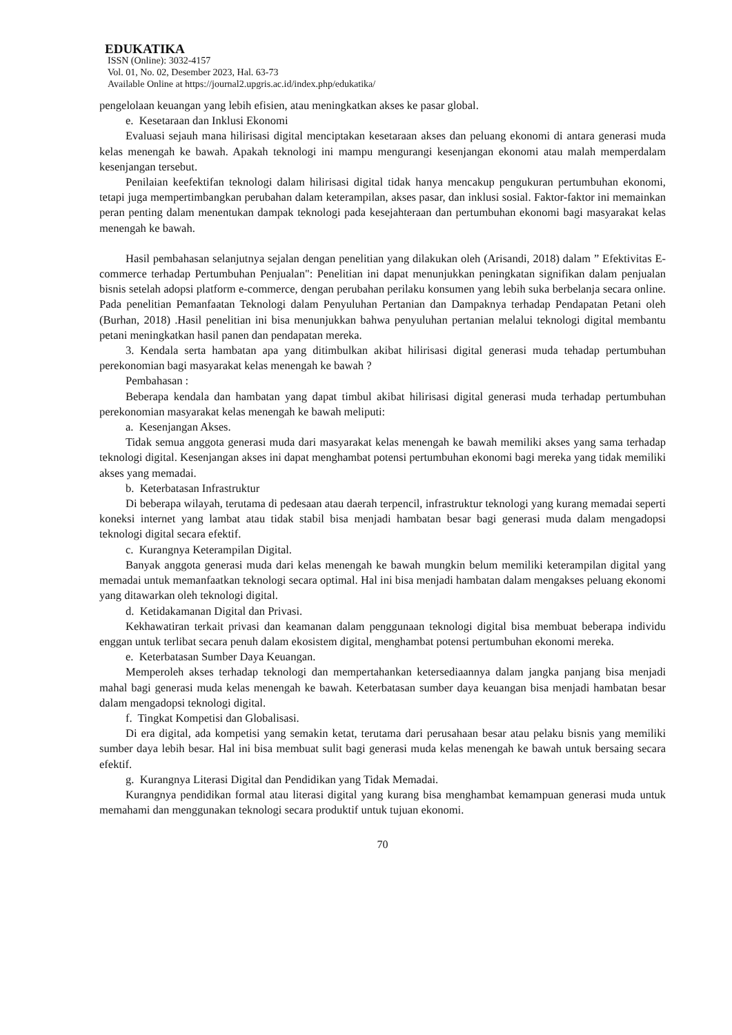EDUKATIKA
ISSN (Online): 3032-4157
Vol. 01, No. 02, Desember 2023, Hal. 63-73
Available Online at https://journal2.upgris.ac.id/index.php/edukatika/
pengelolaan keuangan yang lebih efisien, atau meningkatkan akses ke pasar global.
e. Kesetaraan dan Inklusi Ekonomi
Evaluasi sejauh mana hilirisasi digital menciptakan kesetaraan akses dan peluang ekonomi di antara generasi muda kelas menengah ke bawah. Apakah teknologi ini mampu mengurangi kesenjangan ekonomi atau malah memperdalam kesenjangan tersebut.
Penilaian keefektifan teknologi dalam hilirisasi digital tidak hanya mencakup pengukuran pertumbuhan ekonomi, tetapi juga mempertimbangkan perubahan dalam keterampilan, akses pasar, dan inklusi sosial. Faktor-faktor ini memainkan peran penting dalam menentukan dampak teknologi pada kesejahteraan dan pertumbuhan ekonomi bagi masyarakat kelas menengah ke bawah.
Hasil pembahasan selanjutnya sejalan dengan penelitian yang dilakukan oleh (Arisandi, 2018) dalam ” Efektivitas E-commerce terhadap Pertumbuhan Penjualan": Penelitian ini dapat menunjukkan peningkatan signifikan dalam penjualan bisnis setelah adopsi platform e-commerce, dengan perubahan perilaku konsumen yang lebih suka berbelanja secara online. Pada penelitian Pemanfaatan Teknologi dalam Penyuluhan Pertanian dan Dampaknya terhadap Pendapatan Petani oleh (Burhan, 2018) .Hasil penelitian ini bisa menunjukkan bahwa penyuluhan pertanian melalui teknologi digital membantu petani meningkatkan hasil panen dan pendapatan mereka.
3. Kendala serta hambatan apa yang ditimbulkan akibat hilirisasi digital generasi muda tehadap pertumbuhan perekonomian bagi masyarakat kelas menengah ke bawah ?
Pembahasan :
Beberapa kendala dan hambatan yang dapat timbul akibat hilirisasi digital generasi muda terhadap pertumbuhan perekonomian masyarakat kelas menengah ke bawah meliputi:
a. Kesenjangan Akses.
Tidak semua anggota generasi muda dari masyarakat kelas menengah ke bawah memiliki akses yang sama terhadap teknologi digital. Kesenjangan akses ini dapat menghambat potensi pertumbuhan ekonomi bagi mereka yang tidak memiliki akses yang memadai.
b. Keterbatasan Infrastruktur
Di beberapa wilayah, terutama di pedesaan atau daerah terpencil, infrastruktur teknologi yang kurang memadai seperti koneksi internet yang lambat atau tidak stabil bisa menjadi hambatan besar bagi generasi muda dalam mengadopsi teknologi digital secara efektif.
c. Kurangnya Keterampilan Digital.
Banyak anggota generasi muda dari kelas menengah ke bawah mungkin belum memiliki keterampilan digital yang memadai untuk memanfaatkan teknologi secara optimal. Hal ini bisa menjadi hambatan dalam mengakses peluang ekonomi yang ditawarkan oleh teknologi digital.
d. Ketidakamanan Digital dan Privasi.
Kekhawatiran terkait privasi dan keamanan dalam penggunaan teknologi digital bisa membuat beberapa individu enggan untuk terlibat secara penuh dalam ekosistem digital, menghambat potensi pertumbuhan ekonomi mereka.
e. Keterbatasan Sumber Daya Keuangan.
Memperoleh akses terhadap teknologi dan mempertahankan ketersediaannya dalam jangka panjang bisa menjadi mahal bagi generasi muda kelas menengah ke bawah. Keterbatasan sumber daya keuangan bisa menjadi hambatan besar dalam mengadopsi teknologi digital.
f. Tingkat Kompetisi dan Globalisasi.
Di era digital, ada kompetisi yang semakin ketat, terutama dari perusahaan besar atau pelaku bisnis yang memiliki sumber daya lebih besar. Hal ini bisa membuat sulit bagi generasi muda kelas menengah ke bawah untuk bersaing secara efektif.
g. Kurangnya Literasi Digital dan Pendidikan yang Tidak Memadai.
Kurangnya pendidikan formal atau literasi digital yang kurang bisa menghambat kemampuan generasi muda untuk memahami dan menggunakan teknologi secara produktif untuk tujuan ekonomi.
70